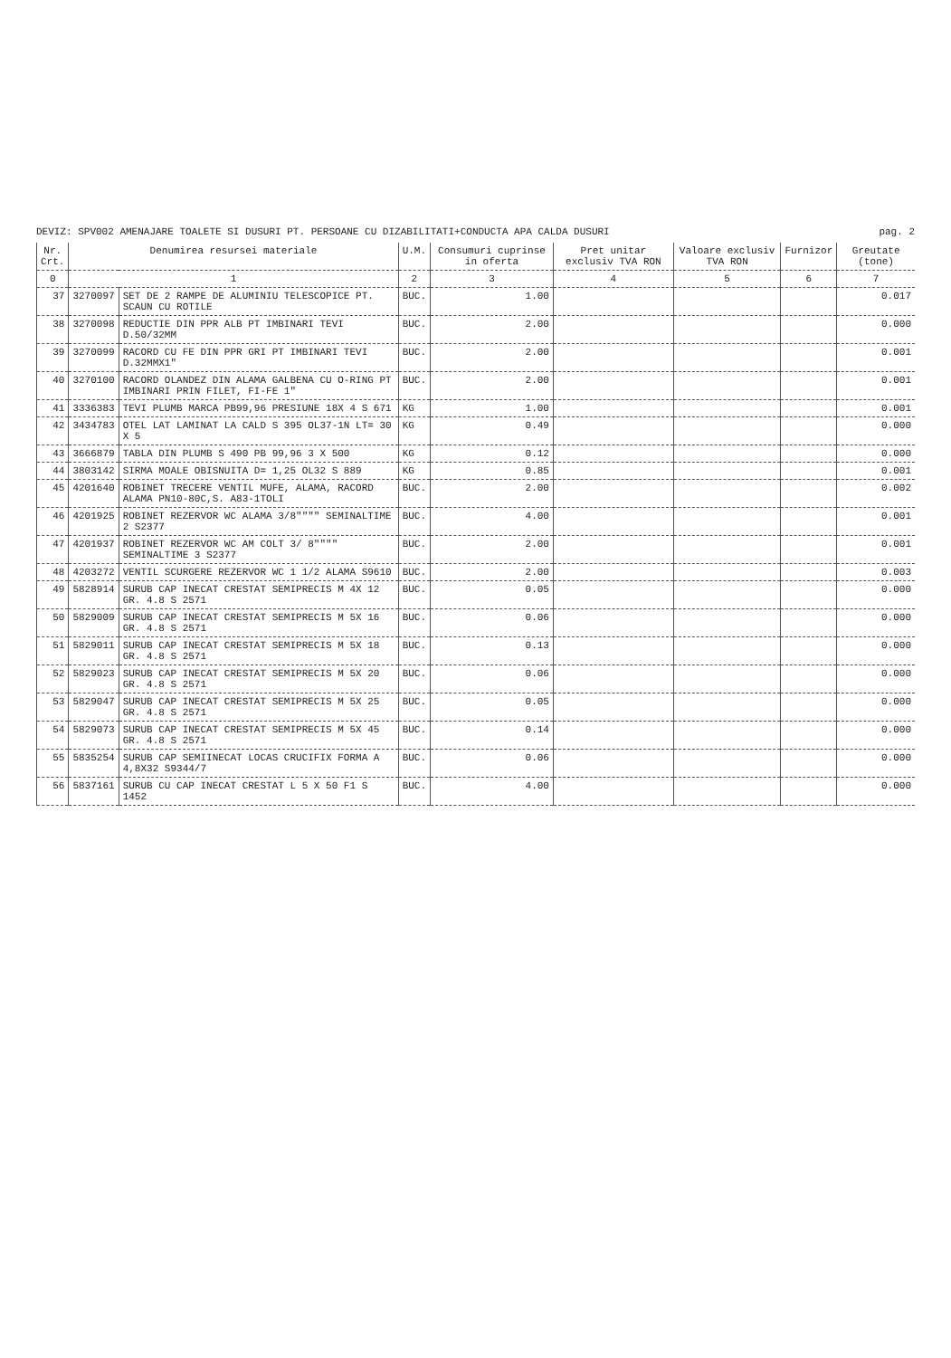DEVIZ: SPV002 AMENAJARE TOALETE SI DUSURI PT. PERSOANE CU DIZABILITATI+CONDUCTA APA CALDA DUSURI pag. 2
| Nr. Crt. | Denumirea resursei materiale | | U.M. | Consumuri cuprinse in oferta | Pret unitar exclusiv TVA RON | Valoare exclusiv TVA RON | Furnizor | Greutate (tone) |
| --- | --- | --- | --- | --- | --- | --- | --- | --- |
| 0 | 1 | | 2 | 3 | 4 | 5 | 6 | 7 |
| 37 | 3270097 | SET DE 2 RAMPE DE ALUMINIU TELESCOPICE PT. SCAUN CU ROTILE | BUC. | 1.00 | | | | 0.017 |
| 38 | 3270098 | REDUCTIE DIN PPR ALB PT IMBINARI TEVI D.50/32MM | BUC. | 2.00 | | | | 0.000 |
| 39 | 3270099 | RACORD CU FE DIN PPR GRI PT IMBINARI TEVI D.32MMX1" | BUC. | 2.00 | | | | 0.001 |
| 40 | 3270100 | RACORD OLANDEZ DIN ALAMA GALBENA CU O-RING PT IMBINARI PRIN FILET, FI-FE 1" | BUC. | 2.00 | | | | 0.001 |
| 41 | 3336383 | TEVI PLUMB MARCA PB99,96 PRESIUNE 18X 4 S 671 | KG | 1.00 | | | | 0.001 |
| 42 | 3434783 | OTEL LAT LAMINAT LA CALD S 395 OL37-1N LT= 30 X 5 | KG | 0.49 | | | | 0.000 |
| 43 | 3666879 | TABLA DIN PLUMB S 490 PB 99,96 3 X 500 | KG | 0.12 | | | | 0.000 |
| 44 | 3803142 | SIRMA MOALE OBISNUITA D= 1,25 OL32 S 889 | KG | 0.85 | | | | 0.001 |
| 45 | 4201640 | ROBINET TRECERE VENTIL MUFE, ALAMA, RACORD ALAMA PN10-80C,S. A83-1TOLI | BUC. | 2.00 | | | | 0.002 |
| 46 | 4201925 | ROBINET REZERVOR WC ALAMA 3/8"""" SEMINALTIME 2 S2377 | BUC. | 4.00 | | | | 0.001 |
| 47 | 4201937 | ROBINET REZERVOR WC AM COLT 3/ 8"""" SEMINALTIME 3 S2377 | BUC. | 2.00 | | | | 0.001 |
| 48 | 4203272 | VENTIL SCURGERE REZERVOR WC 1 1/2 ALAMA S9610 | BUC. | 2.00 | | | | 0.003 |
| 49 | 5828914 | SURUB CAP INECAT CRESTAT SEMIPRECIS M 4X 12 GR. 4.8 S 2571 | BUC. | 0.05 | | | | 0.000 |
| 50 | 5829009 | SURUB CAP INECAT CRESTAT SEMIPRECIS M 5X 16 GR. 4.8 S 2571 | BUC. | 0.06 | | | | 0.000 |
| 51 | 5829011 | SURUB CAP INECAT CRESTAT SEMIPRECIS M 5X 18 GR. 4.8 S 2571 | BUC. | 0.13 | | | | 0.000 |
| 52 | 5829023 | SURUB CAP INECAT CRESTAT SEMIPRECIS M 5X 20 GR. 4.8 S 2571 | BUC. | 0.06 | | | | 0.000 |
| 53 | 5829047 | SURUB CAP INECAT CRESTAT SEMIPRECIS M 5X 25 GR. 4.8 S 2571 | BUC. | 0.05 | | | | 0.000 |
| 54 | 5829073 | SURUB CAP INECAT CRESTAT SEMIPRECIS M 5X 45 GR. 4.8 S 2571 | BUC. | 0.14 | | | | 0.000 |
| 55 | 5835254 | SURUB CAP SEMIINECAT LOCAS CRUCIFIX FORMA A 4,8X32 S9344/7 | BUC. | 0.06 | | | | 0.000 |
| 56 | 5837161 | SURUB CU CAP INECAT CRESTAT L 5 X 50 F1 S 1452 | BUC. | 4.00 | | | | 0.000 |